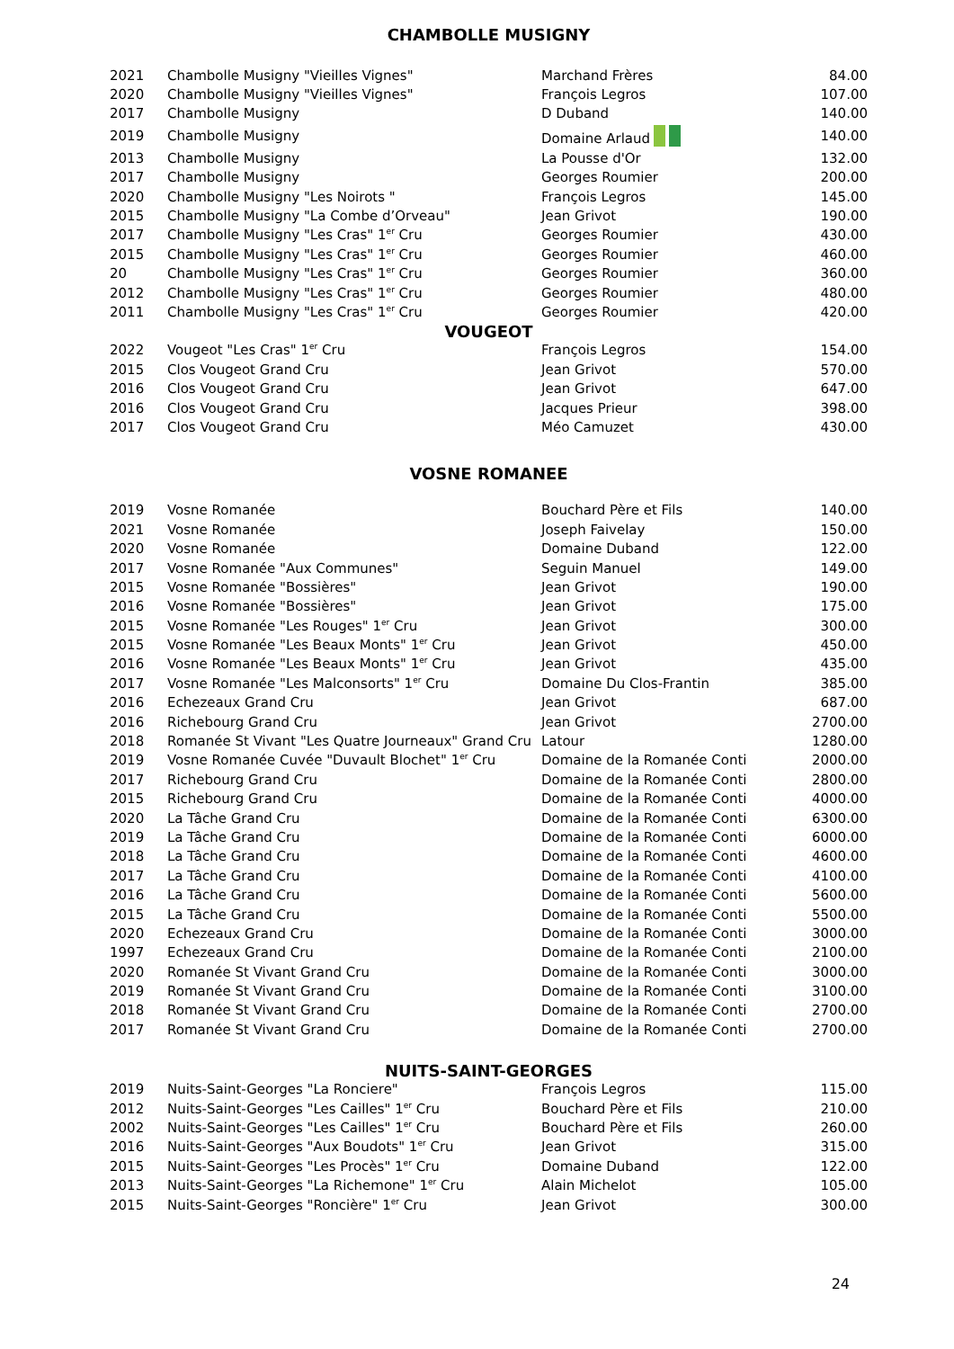CHAMBOLLE MUSIGNY
| 2021 | Chambolle Musigny "Vieilles Vignes" | Marchand Frères | 84.00 |
| 2020 | Chambolle Musigny "Vieilles Vignes" | François Legros | 107.00 |
| 2017 | Chambolle Musigny | D Duband | 140.00 |
| 2019 | Chambolle Musigny | Domaine Arlaud | 140.00 |
| 2013 | Chambolle Musigny | La Pousse d'Or | 132.00 |
| 2017 | Chambolle Musigny | Georges Roumier | 200.00 |
| 2020 | Chambolle Musigny "Les Noirots " | François Legros | 145.00 |
| 2015 | Chambolle Musigny "La Combe d’Orveau" | Jean Grivot | 190.00 |
| 2017 | Chambolle Musigny "Les Cras" 1<sup>er</sup> Cru | Georges Roumier | 430.00 |
| 2015 | Chambolle Musigny "Les Cras" 1<sup>er</sup> Cru | Georges Roumier | 460.00 |
| 20 | Chambolle Musigny "Les Cras" 1<sup>er</sup> Cru | Georges Roumier | 360.00 |
| 2012 | Chambolle Musigny "Les Cras" 1<sup>er</sup> Cru | Georges Roumier | 480.00 |
| 2011 | Chambolle Musigny "Les Cras" 1<sup>er</sup> Cru | Georges Roumier | 420.00 |
VOUGEOT
| 2022 | Vougeot "Les Cras" 1<sup>er</sup> Cru | François Legros | 154.00 |
| 2015 | Clos Vougeot Grand Cru | Jean Grivot | 570.00 |
| 2016 | Clos Vougeot Grand Cru | Jean Grivot | 647.00 |
| 2016 | Clos Vougeot Grand Cru | Jacques Prieur | 398.00 |
| 2017 | Clos Vougeot Grand Cru | Méo Camuzet | 430.00 |
VOSNE ROMANEE
| 2019 | Vosne Romanée | Bouchard Père et Fils | 140.00 |
| 2021 | Vosne Romanée | Joseph Faivelay | 150.00 |
| 2020 | Vosne Romanée | Domaine Duband | 122.00 |
| 2017 | Vosne Romanée "Aux Communes" | Seguin Manuel | 149.00 |
| 2015 | Vosne Romanée "Bossières" | Jean Grivot | 190.00 |
| 2016 | Vosne Romanée "Bossières" | Jean Grivot | 175.00 |
| 2015 | Vosne Romanée "Les Rouges" 1<sup>er</sup> Cru | Jean Grivot | 300.00 |
| 2015 | Vosne Romanée "Les Beaux Monts" 1<sup>er</sup> Cru | Jean Grivot | 450.00 |
| 2016 | Vosne Romanée "Les Beaux Monts" 1<sup>er</sup> Cru | Jean Grivot | 435.00 |
| 2017 | Vosne Romanée "Les Malconsorts" 1<sup>er</sup> Cru | Domaine Du Clos-Frantin | 385.00 |
| 2016 | Echezeaux Grand Cru | Jean Grivot | 687.00 |
| 2016 | Richebourg Grand Cru | Jean Grivot | 2700.00 |
| 2018 | Romanée St Vivant "Les Quatre Journeaux" Grand Cru | Latour | 1280.00 |
| 2019 | Vosne Romanée Cuvée "Duvault Blochet" 1<sup>er</sup> Cru | Domaine de la Romanée Conti | 2000.00 |
| 2017 | Richebourg Grand Cru | Domaine de la Romanée Conti | 2800.00 |
| 2015 | Richebourg Grand Cru | Domaine de la Romanée Conti | 4000.00 |
| 2020 | La Tâche Grand Cru | Domaine de la Romanée Conti | 6300.00 |
| 2019 | La Tâche Grand Cru | Domaine de la Romanée Conti | 6000.00 |
| 2018 | La Tâche Grand Cru | Domaine de la Romanée Conti | 4600.00 |
| 2017 | La Tâche Grand Cru | Domaine de la Romanée Conti | 4100.00 |
| 2016 | La Tâche Grand Cru | Domaine de la Romanée Conti | 5600.00 |
| 2015 | La Tâche Grand Cru | Domaine de la Romanée Conti | 5500.00 |
| 2020 | Echezeaux Grand Cru | Domaine de la Romanée Conti | 3000.00 |
| 1997 | Echezeaux Grand Cru | Domaine de la Romanée Conti | 2100.00 |
| 2020 | Romanée St Vivant Grand Cru | Domaine de la Romanée Conti | 3000.00 |
| 2019 | Romanée St Vivant Grand Cru | Domaine de la Romanée Conti | 3100.00 |
| 2018 | Romanée St Vivant Grand Cru | Domaine de la Romanée Conti | 2700.00 |
| 2017 | Romanée St Vivant Grand Cru | Domaine de la Romanée Conti | 2700.00 |
NUITS-SAINT-GEORGES
| 2019 | Nuits-Saint-Georges "La Ronciere" | François Legros | 115.00 |
| 2012 | Nuits-Saint-Georges "Les Cailles" 1<sup>er</sup> Cru | Bouchard Père et Fils | 210.00 |
| 2002 | Nuits-Saint-Georges "Les Cailles" 1<sup>er</sup> Cru | Bouchard Père et Fils | 260.00 |
| 2016 | Nuits-Saint-Georges "Aux Boudots" 1<sup>er</sup> Cru | Jean Grivot | 315.00 |
| 2015 | Nuits-Saint-Georges "Les Procès" 1<sup>er</sup> Cru | Domaine Duband | 122.00 |
| 2013 | Nuits-Saint-Georges "La Richemone" 1<sup>er</sup> Cru | Alain Michelot | 105.00 |
| 2015 | Nuits-Saint-Georges "Roncière" 1<sup>er</sup> Cru | Jean Grivot | 300.00 |
24